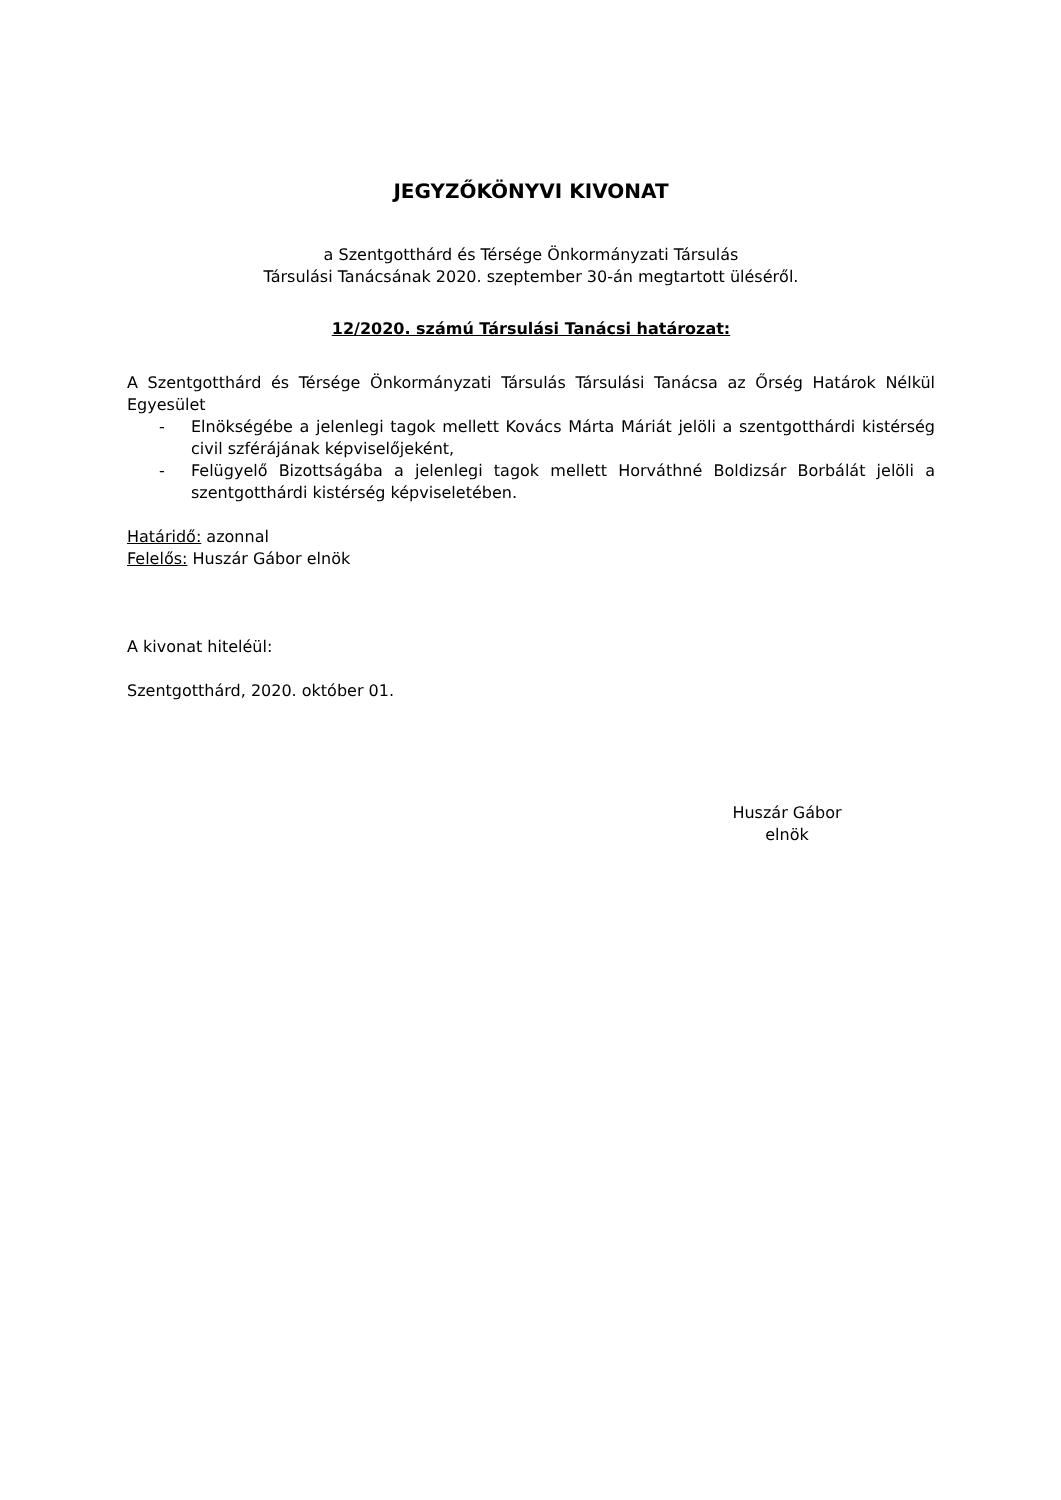JEGYZŐKÖNYVI KIVONAT
a Szentgotthárd és Térsége Önkormányzati Társulás
Társulási Tanácsának 2020. szeptember 30-án megtartott üléséről.
12/2020. számú Társulási Tanácsi határozat:
A Szentgotthárd és Térsége Önkormányzati Társulás Társulási Tanácsa az Őrség Határok Nélkül Egyesület
- Elnökségébe a jelenlegi tagok mellett Kovács Márta Máriát jelöli a szentgotthárdi kistérség civil szférájának képviselőjeként,
- Felügyelő Bizottságába a jelenlegi tagok mellett Horváthné Boldizsár Borbálát jelöli a szentgotthárdi kistérség képviseletében.
Határidő: azonnal
Felelős: Huszár Gábor elnök
A kivonat hiteléül:
Szentgotthárd, 2020. október 01.
Huszár Gábor
elnök